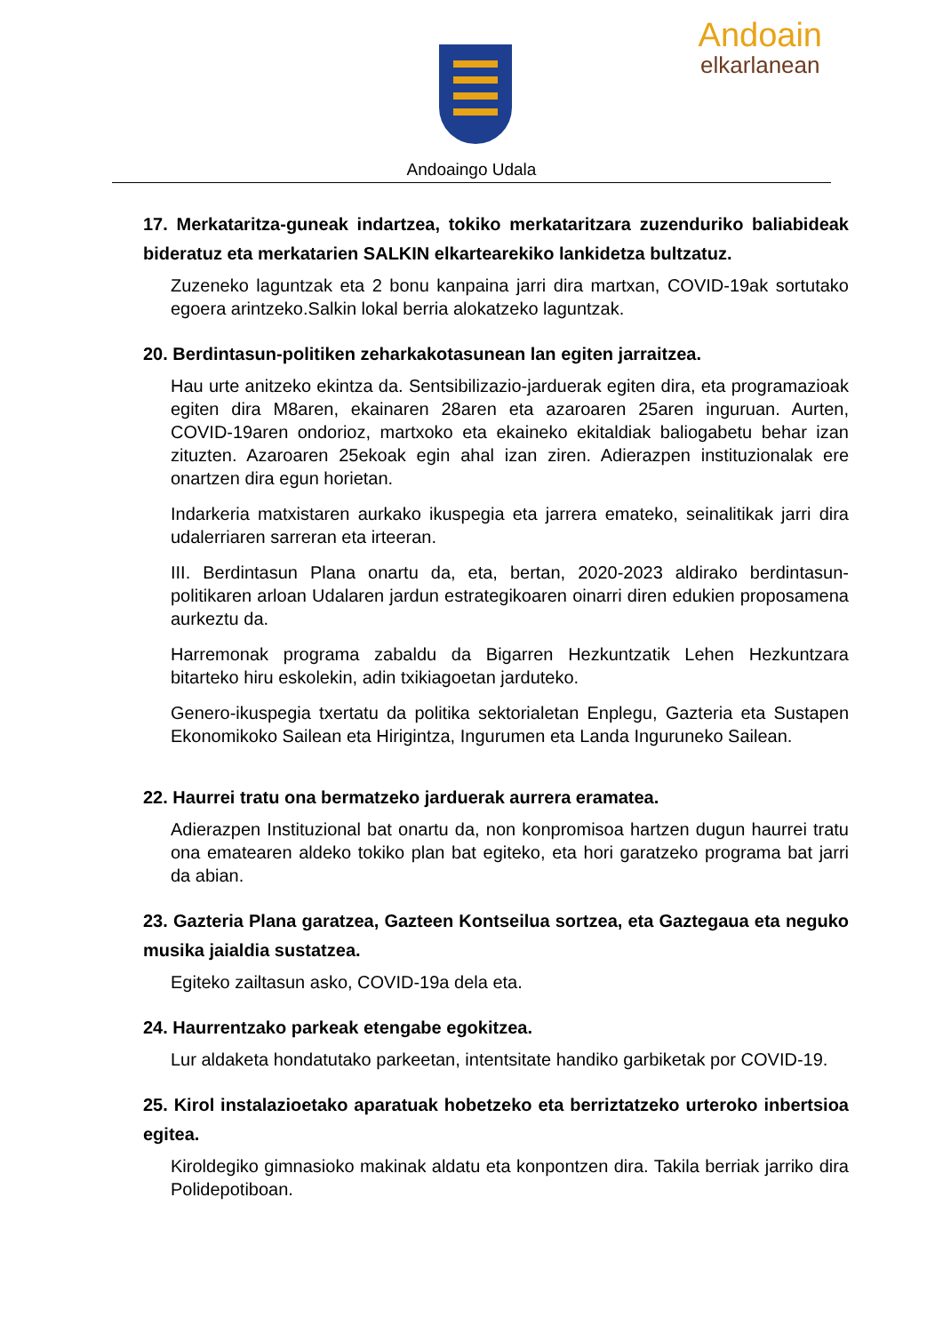Andoain
elkarlanean
Andoaingo Udala
17. Merkataritza-guneak indartzea, tokiko merkataritzara zuzenduriko baliabideak bideratuz eta merkatarien SALKIN elkartearekiko lankidetza bultzatuz.
Zuzeneko laguntzak eta 2 bonu kanpaina jarri dira martxan, COVID-19ak sortutako egoera arintzeko.Salkin lokal berria alokatzeko laguntzak.
20. Berdintasun-politiken zeharkakotasunean lan egiten jarraitzea.
Hau urte anitzeko ekintza da. Sentsibilizazio-jarduerak egiten dira, eta programazioak egiten dira M8aren, ekainaren 28aren eta azaroaren 25aren inguruan. Aurten, COVID-19aren ondorioz, martxoko eta ekaineko ekitaldiak baliogabetu behar izan zituzten. Azaroaren 25ekoak egin ahal izan ziren. Adierazpen instituzionalak ere onartzen dira egun horietan.
Indarkeria matxistaren aurkako ikuspegia eta jarrera emateko, seinalitikak jarri dira udalerriaren sarreran eta irteeran.
III. Berdintasun Plana onartu da, eta, bertan, 2020-2023 aldirako berdintasun-politikaren arloan Udalaren jardun estrategikoaren oinarri diren edukien proposamena aurkeztu da.
Harremonak programa zabaldu da Bigarren Hezkuntzatik Lehen Hezkuntzara bitarteko hiru eskolekin, adin txikiagoetan jarduteko.
Genero-ikuspegia txertatu da politika sektorialetan Enplegu, Gazteria eta Sustapen Ekonomikoko Sailean eta Hirigintza, Ingurumen eta Landa Inguruneko Sailean.
22. Haurrei tratu ona bermatzeko jarduerak aurrera eramatea.
Adierazpen Instituzional bat onartu da, non konpromisoa hartzen dugun haurrei tratu ona ematearen aldeko tokiko plan bat egiteko, eta hori garatzeko programa bat jarri da abian.
23. Gazteria Plana garatzea, Gazteen Kontseilua sortzea, eta Gaztegaua eta neguko musika jaialdia sustatzea.
Egiteko zailtasun asko, COVID-19a dela eta.
24. Haurrentzako parkeak etengabe egokitzea.
Lur aldaketa hondatutako parkeetan, intentsitate handiko garbiketak por COVID-19.
25. Kirol instalazioetako aparatuak hobetzeko eta berriztatzeko urteroko inbertsioa egitea.
Kiroldegiko gimnasioko makinak aldatu eta konpontzen dira. Takila berriak jarriko dira Polidepotiboan.